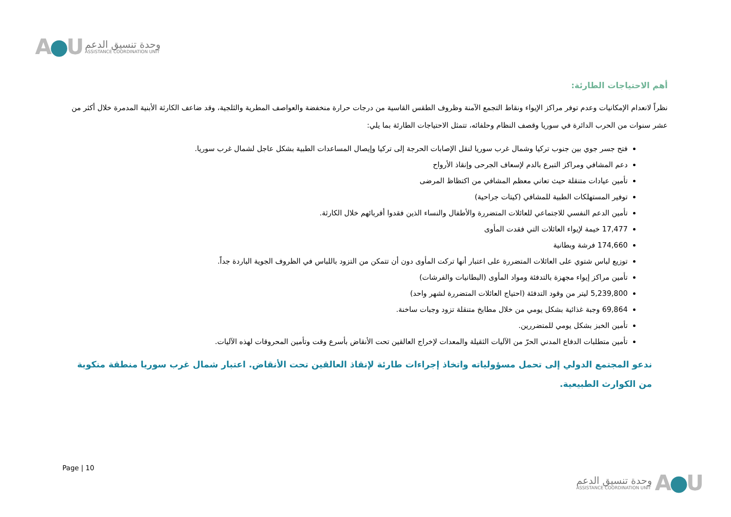A●U
وحدة تنسيق الدعم
ASSISTANCE COORDINATION UNIT
أهم الاحتياجات الطارئة:
نظراً لانعدام الإمكانيات وعدم توفر مراكز الإيواء ونقاط التجمع الآمنة وظروف الطقس القاسية من درجات حرارة منخفضة والعواصف المطرية والثلجية، وقد ضاعف الكارثة الأبنية المدمرة خلال أكثر من عشر سنوات من الحرب الدائرة في سوريا وقصف النظام وحلفائه، تتمثل الاحتياجات الطارئة بما يلي:
فتح جسر جوي بين جنوب تركيا وشمال غرب سوريا لنقل الإصابات الحرجة إلى تركيا وإيصال المساعدات الطبية بشكل عاجل لشمال غرب سوريا.
دعم المشافي ومراكز التبرع بالدم لإسعاف الجرحى وإنقاذ الأرواح
تأمين عيادات متنقلة حيث تعاني معظم المشافي من اكتظاظ المرضى
توفير المستهلكات الطبية للمشافي (كيتات جراحية)
تأمين الدعم النفسي للاجتماعي للعائلات المتضررة والأطفال والنساء الذين فقدوا أقربائهم خلال الكارثة.
17,477 خيمة لإيواء العائلات التي فقدت المأوى
174,660 فرشة وبطانية
توزيع لباس شتوي على العائلات المتضررة على اعتبار أنها تركت المأوى دون أن تتمكن من التزود باللباس في الظروف الجوية الباردة جداً.
تأمين مراكز إيواء مجهزة بالتدفئة ومواد المأوى (البطانيات والفرشات)
5,239,800 ليتر من وقود التدفئة (احتياج العائلات المتضررة لشهر واحد)
69,864 وجبة غذائية بشكل يومي من خلال مطابخ متنقلة تزود وجبات ساخنة.
تأمين الخبز بشكل يومي للمتضررين.
تأمين متطلبات الدفاع المدني الحرّ من الآليات الثقيلة والمعدات لإخراج العالقين تحت الأنقاض بأسرع وقت وتأمين المحروقات لهذه الآليات.
ندعو المجتمع الدولي إلى تحمل مسؤولياته واتخاذ إجراءات طارئة لإنقاذ العالقين تحت الأنقاض. اعتبار شمال غرب سوريا منطقة منكوبة من الكوارث الطبيعية.
Page | 10
وحدة تنسيق الدعم
ASSISTANCE COORDINATION UNIT
A●U